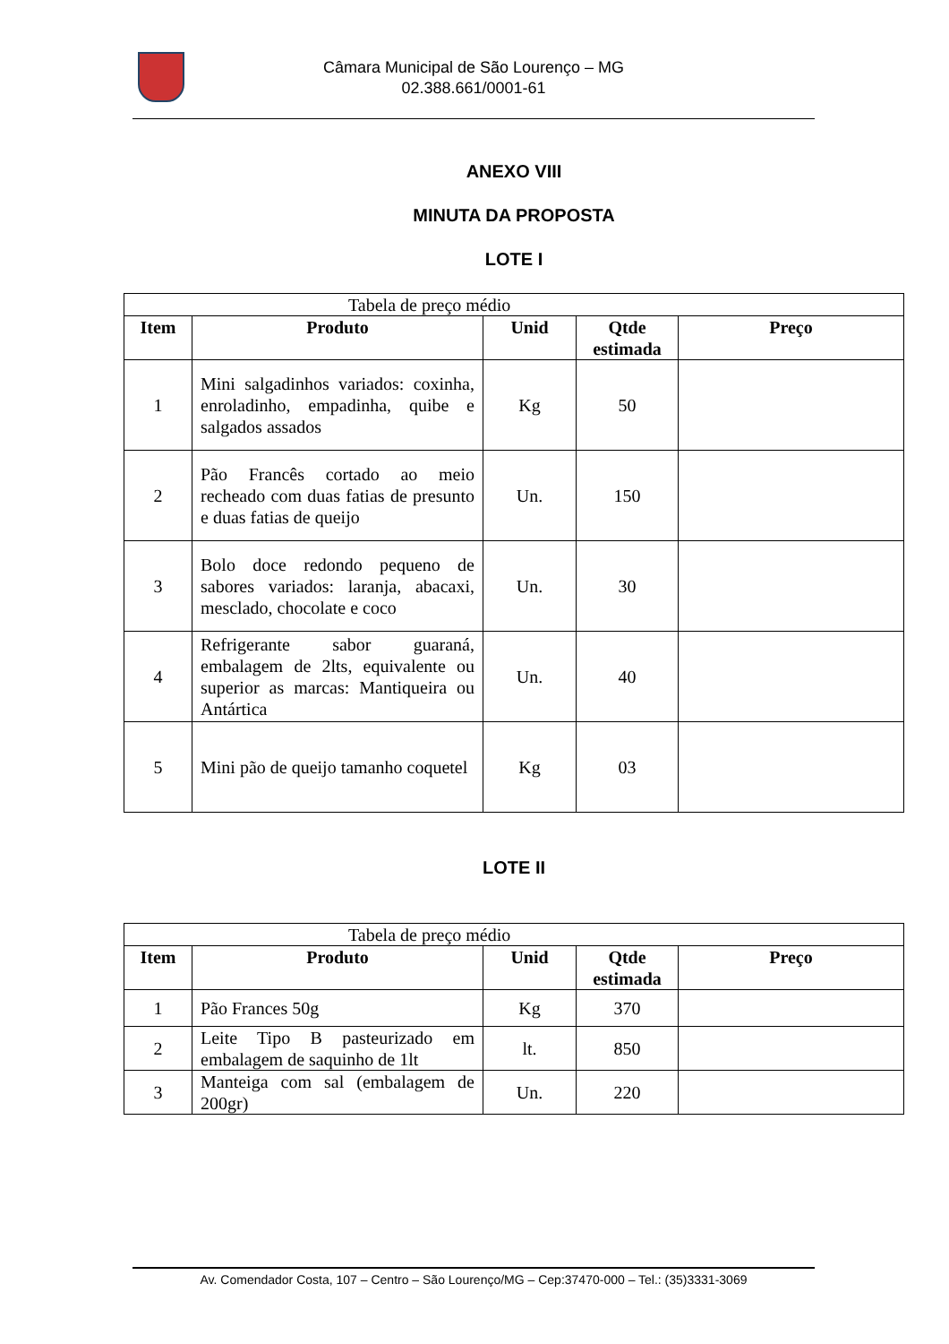Câmara Municipal de São Lourenço – MG
02.388.661/0001-61
ANEXO VIII
MINUTA DA PROPOSTA
LOTE I
| Tabela de preço médio | | | | |
| Item | Produto | Unid | Qtde estimada | Preço |
| 1 | Mini salgadinhos variados: coxinha, enroladinho, empadinha, quibe e salgados assados | Kg | 50 | |
| 2 | Pão Francês cortado ao meio recheado com duas fatias de presunto e duas fatias de queijo | Un. | 150 | |
| 3 | Bolo doce redondo pequeno de sabores variados: laranja, abacaxi, mesclado, chocolate e coco | Un. | 30 | |
| 4 | Refrigerante sabor guaraná, embalagem de 2lts, equivalente ou superior as marcas: Mantiqueira ou Antártica | Un. | 40 | |
| 5 | Mini pão de queijo tamanho coquetel | Kg | 03 | |
LOTE II
| Tabela de preço médio | | | | |
| Item | Produto | Unid | Qtde estimada | Preço |
| 1 | Pão Frances 50g | Kg | 370 | |
| 2 | Leite Tipo B pasteurizado em embalagem de saquinho de 1lt | lt. | 850 | |
| 3 | Manteiga com sal (embalagem de 200gr) | Un. | 220 | |
Av. Comendador Costa, 107 – Centro – São Lourenço/MG – Cep:37470-000 – Tel.: (35)3331-3069